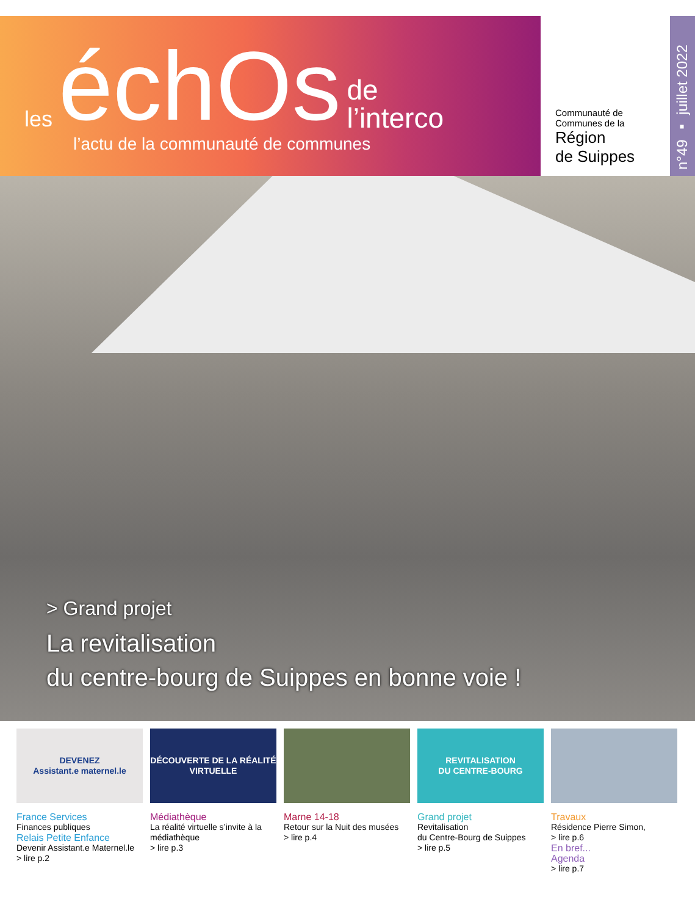les échOs de
l’interco
l’actu de la communauté de communes
Communauté de
Communes de la
Région
de Suippes
n°49 ▪ juillet 2022
> Grand projet
La revitalisation
du centre-bourg de Suippes en bonne voie !
DEVENEZ
Assistant.e maternel.le
France Services
Finances publiques
Relais Petite Enfance
Devenir Assistant.e Maternel.le
> lire p.2
DÉCOUVERTE DE LA RÉALITÉ VIRTUELLE
Médiathèque
La réalité virtuelle s’invite à la médiathèque
> lire p.3
Marne 14-18
Retour sur la Nuit des musées
> lire p.4
REVITALISATION
DU CENTRE-BOURG
Grand projet
Revitalisation
du Centre-Bourg de Suippes
> lire p.5
Travaux
Résidence Pierre Simon,
> lire p.6
En bref...
Agenda
> lire p.7